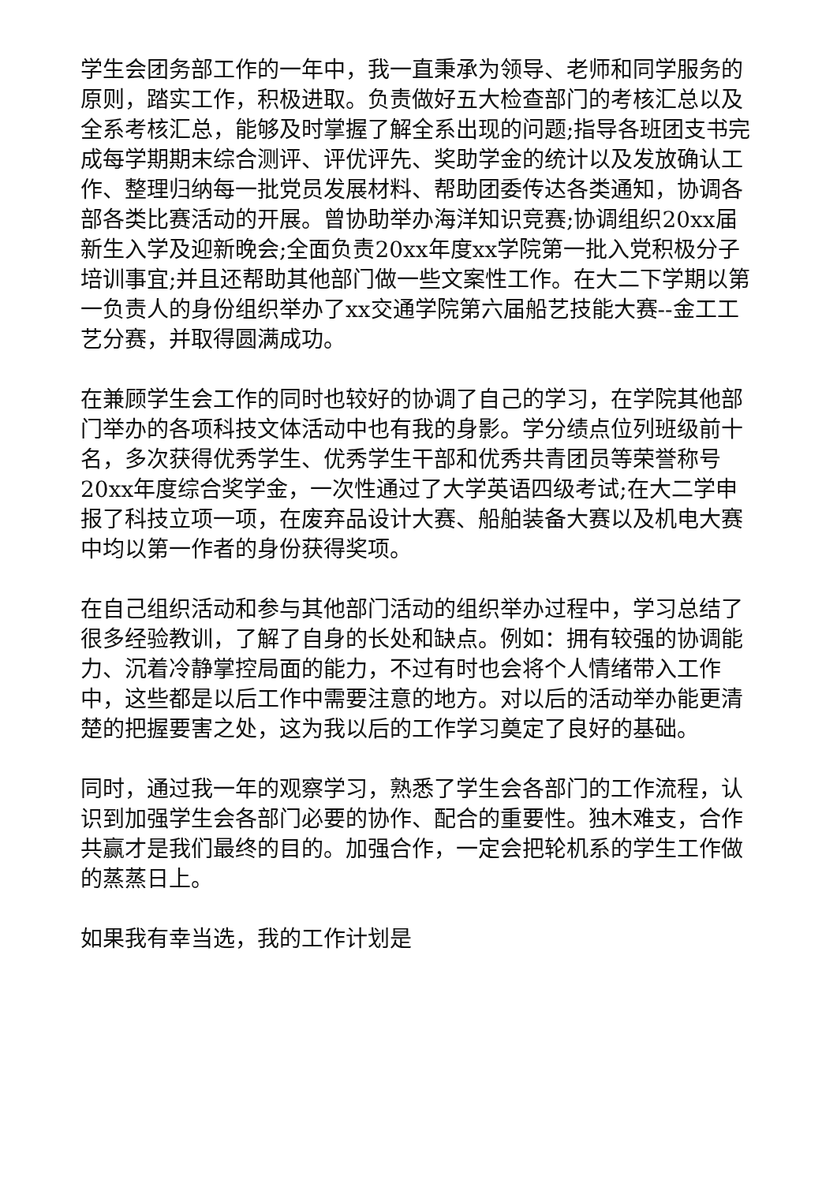学生会团务部工作的一年中，我一直秉承为领导、老师和同学服务的原则，踏实工作，积极进取。负责做好五大检查部门的考核汇总以及全系考核汇总，能够及时掌握了解全系出现的问题;指导各班团支书完成每学期期末综合测评、评优评先、奖助学金的统计以及发放确认工作、整理归纳每一批党员发展材料、帮助团委传达各类通知，协调各部各类比赛活动的开展。曾协助举办海洋知识竞赛;协调组织20xx届新生入学及迎新晚会;全面负责20xx年度xx学院第一批入党积极分子培训事宜;并且还帮助其他部门做一些文案性工作。在大二下学期以第一负责人的身份组织举办了xx交通学院第六届船艺技能大赛--金工工艺分赛，并取得圆满成功。
在兼顾学生会工作的同时也较好的协调了自己的学习，在学院其他部门举办的各项科技文体活动中也有我的身影。学分绩点位列班级前十名，多次获得优秀学生、优秀学生干部和优秀共青团员等荣誉称号20xx年度综合奖学金，一次性通过了大学英语四级考试;在大二学申报了科技立项一项，在废弃品设计大赛、船舶装备大赛以及机电大赛中均以第一作者的身份获得奖项。
在自己组织活动和参与其他部门活动的组织举办过程中，学习总结了很多经验教训，了解了自身的长处和缺点。例如：拥有较强的协调能力、沉着冷静掌控局面的能力，不过有时也会将个人情绪带入工作中，这些都是以后工作中需要注意的地方。对以后的活动举办能更清楚的把握要害之处，这为我以后的工作学习奠定了良好的基础。
同时，通过我一年的观察学习，熟悉了学生会各部门的工作流程，认识到加强学生会各部门必要的协作、配合的重要性。独木难支，合作共赢才是我们最终的目的。加强合作，一定会把轮机系的学生工作做的蒸蒸日上。
如果我有幸当选，我的工作计划是